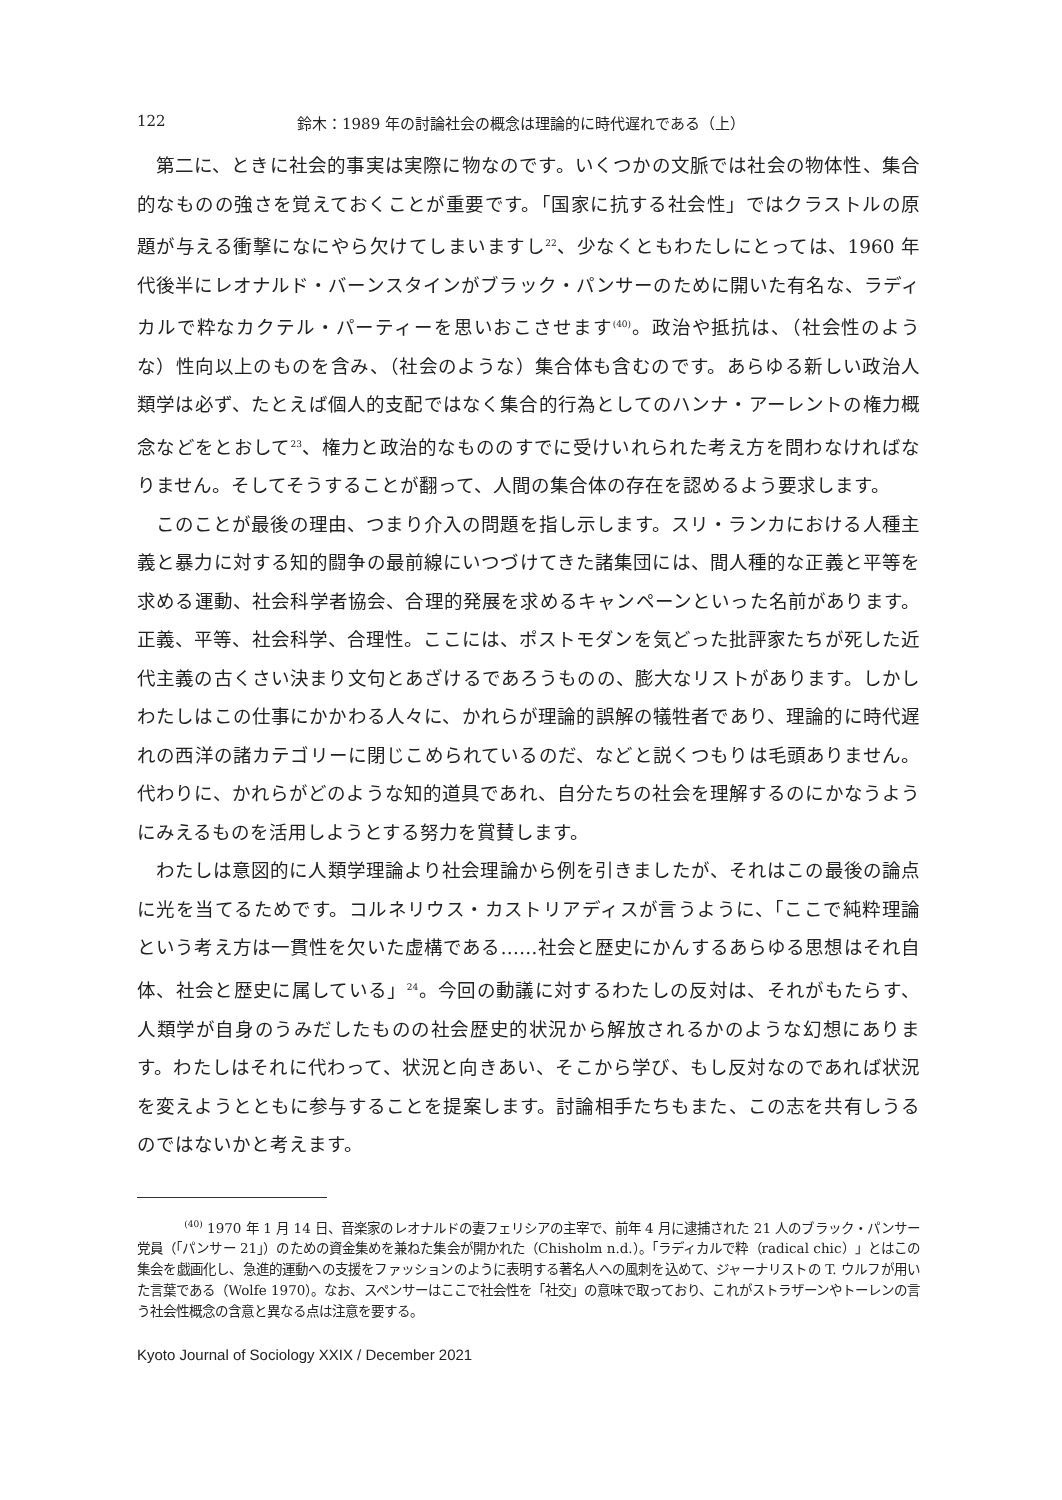122 鈴木：1989 年の討論社会の概念は理論的に時代遅れである（上）
第二に、ときに社会的事実は実際に物なのです。いくつかの文脈では社会の物体性、集合的なものの強さを覚えておくことが重要です。「国家に抗する社会性」ではクラストルの原題が与える衝撃になにやら欠けてしまいますし<sup>22</sup>、少なくともわたしにとっては、1960 年代後半にレオナルド・バーンスタインがブラック・パンサーのために開いた有名な、ラディカルで粋なカクテル・パーティーを思いおこさせます<sup>(40)</sup>。政治や抵抗は、（社会性のような）性向以上のものを含み、（社会のような）集合体も含むのです。あらゆる新しい政治人類学は必ず、たとえば個人的支配ではなく集合的行為としてのハンナ・アーレントの権力概念などをとおして<sup>23</sup>、権力と政治的なもののすでに受けいれられた考え方を問わなければなりません。そしてそうすることが翻って、人間の集合体の存在を認めるよう要求します。
このことが最後の理由、つまり介入の問題を指し示します。スリ・ランカにおける人種主義と暴力に対する知的闘争の最前線にいつづけてきた諸集団には、間人種的な正義と平等を求める運動、社会科学者協会、合理的発展を求めるキャンペーンといった名前があります。正義、平等、社会科学、合理性。ここには、ポストモダンを気どった批評家たちが死した近代主義の古くさい決まり文句とあざけるであろうものの、膨大なリストがあります。しかしわたしはこの仕事にかかわる人々に、かれらが理論的誤解の犠牲者であり、理論的に時代遅れの西洋の諸カテゴリーに閉じこめられているのだ、などと説くつもりは毛頭ありません。代わりに、かれらがどのような知的道具であれ、自分たちの社会を理解するのにかなうようにみえるものを活用しようとする努力を賞賛します。
わたしは意図的に人類学理論より社会理論から例を引きましたが、それはこの最後の論点に光を当てるためです。コルネリウス・カストリアディスが言うように、「ここで純粋理論という考え方は一貫性を欠いた虚構である……社会と歴史にかんするあらゆる思想はそれ自体、社会と歴史に属している」<sup>24</sup>。今回の動議に対するわたしの反対は、それがもたらす、人類学が自身のうみだしたものの社会歴史的状況から解放されるかのような幻想にあります。わたしはそれに代わって、状況と向きあい、そこから学び、もし反対なのであれば状況を変えようとともに参与することを提案します。討論相手たちもまた、この志を共有しうるのではないかと考えます。
<sup>(40)</sup> 1970 年 1 月 14 日、音楽家のレオナルドの妻フェリシアの主宰で、前年 4 月に逮捕された 21 人のブラック・パンサー党員（「パンサー 21」）のための資金集めを兼ねた集会が開かれた（Chisholm n.d.）。「ラディカルで粋（radical chic）」とはこの集会を戯画化し、急進的運動への支援をファッションのように表明する著名人への風刺を込めて、ジャーナリストの T. ウルフが用いた言葉である（Wolfe 1970）。なお、スペンサーはここで社会性を「社交」の意味で取っており、これがストラザーンやトーレンの言う社会性概念の含意と異なる点は注意を要する。
Kyoto Journal of Sociology XXIX / December 2021